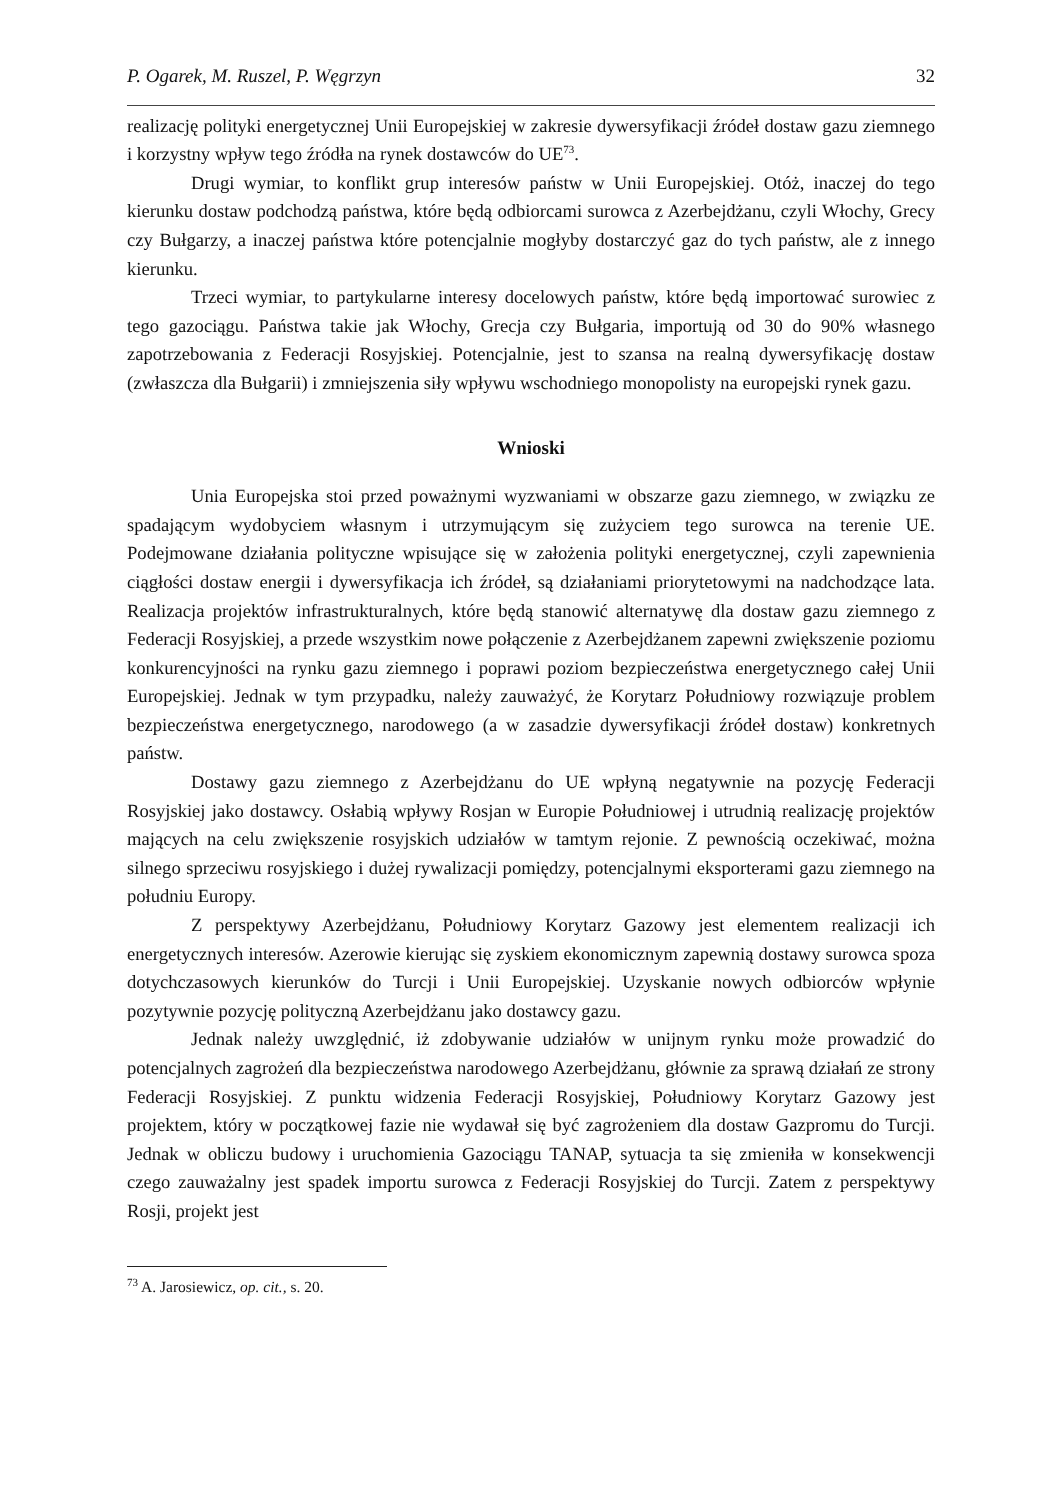P. Ogarek, M. Ruszel, P. Węgrzyn 32
realizację polityki energetycznej Unii Europejskiej w zakresie dywersyfikacji źródeł dostaw gazu ziemnego i korzystny wpływ tego źródła na rynek dostawców do UE<sup>73</sup>.
Drugi wymiar, to konflikt grup interesów państw w Unii Europejskiej. Otóż, inaczej do tego kierunku dostaw podchodzą państwa, które będą odbiorcami surowca z Azerbejdżanu, czyli Włochy, Grecy czy Bułgarzy, a inaczej państwa które potencjalnie mogłyby dostarczyć gaz do tych państw, ale z innego kierunku.
Trzeci wymiar, to partykularne interesy docelowych państw, które będą importować surowiec z tego gazociągu. Państwa takie jak Włochy, Grecja czy Bułgaria, importują od 30 do 90% własnego zapotrzebowania z Federacji Rosyjskiej. Potencjalnie, jest to szansa na realną dywersyfikację dostaw (zwłaszcza dla Bułgarii) i zmniejszenia siły wpływu wschodniego monopolisty na europejski rynek gazu.
Wnioski
Unia Europejska stoi przed poważnymi wyzwaniami w obszarze gazu ziemnego, w związku ze spadającym wydobyciem własnym i utrzymującym się zużyciem tego surowca na terenie UE. Podejmowane działania polityczne wpisujące się w założenia polityki energetycznej, czyli zapewnienia ciągłości dostaw energii i dywersyfikacja ich źródeł, są działaniami priorytetowymi na nadchodzące lata. Realizacja projektów infrastrukturalnych, które będą stanowić alternatywę dla dostaw gazu ziemnego z Federacji Rosyjskiej, a przede wszystkim nowe połączenie z Azerbejdżanem zapewni zwiększenie poziomu konkurencyjności na rynku gazu ziemnego i poprawi poziom bezpieczeństwa energetycznego całej Unii Europejskiej. Jednak w tym przypadku, należy zauważyć, że Korytarz Południowy rozwiązuje problem bezpieczeństwa energetycznego, narodowego (a w zasadzie dywersyfikacji źródeł dostaw) konkretnych państw.
Dostawy gazu ziemnego z Azerbejdżanu do UE wpłyną negatywnie na pozycję Federacji Rosyjskiej jako dostawcy. Osłabią wpływy Rosjan w Europie Południowej i utrudnią realizację projektów mających na celu zwiększenie rosyjskich udziałów w tamtym rejonie. Z pewnością oczekiwać, można silnego sprzeciwu rosyjskiego i dużej rywalizacji pomiędzy, potencjalnymi eksporterami gazu ziemnego na południu Europy.
Z perspektywy Azerbejdżanu, Południowy Korytarz Gazowy jest elementem realizacji ich energetycznych interesów. Azerowie kierując się zyskiem ekonomicznym zapewnią dostawy surowca spoza dotychczasowych kierunków do Turcji i Unii Europejskiej. Uzyskanie nowych odbiorców wpłynie pozytywnie pozycję polityczną Azerbejdżanu jako dostawcy gazu.
Jednak należy uwzględnić, iż zdobywanie udziałów w unijnym rynku może prowadzić do potencjalnych zagrożeń dla bezpieczeństwa narodowego Azerbejdżanu, głównie za sprawą działań ze strony Federacji Rosyjskiej. Z punktu widzenia Federacji Rosyjskiej, Południowy Korytarz Gazowy jest projektem, który w początkowej fazie nie wydawał się być zagrożeniem dla dostaw Gazpromu do Turcji. Jednak w obliczu budowy i uruchomienia Gazociągu TANAP, sytuacja ta się zmieniła w konsekwencji czego zauważalny jest spadek importu surowca z Federacji Rosyjskiej do Turcji. Zatem z perspektywy Rosji, projekt jest
<sup>73</sup> A. Jarosiewicz, op. cit., s. 20.